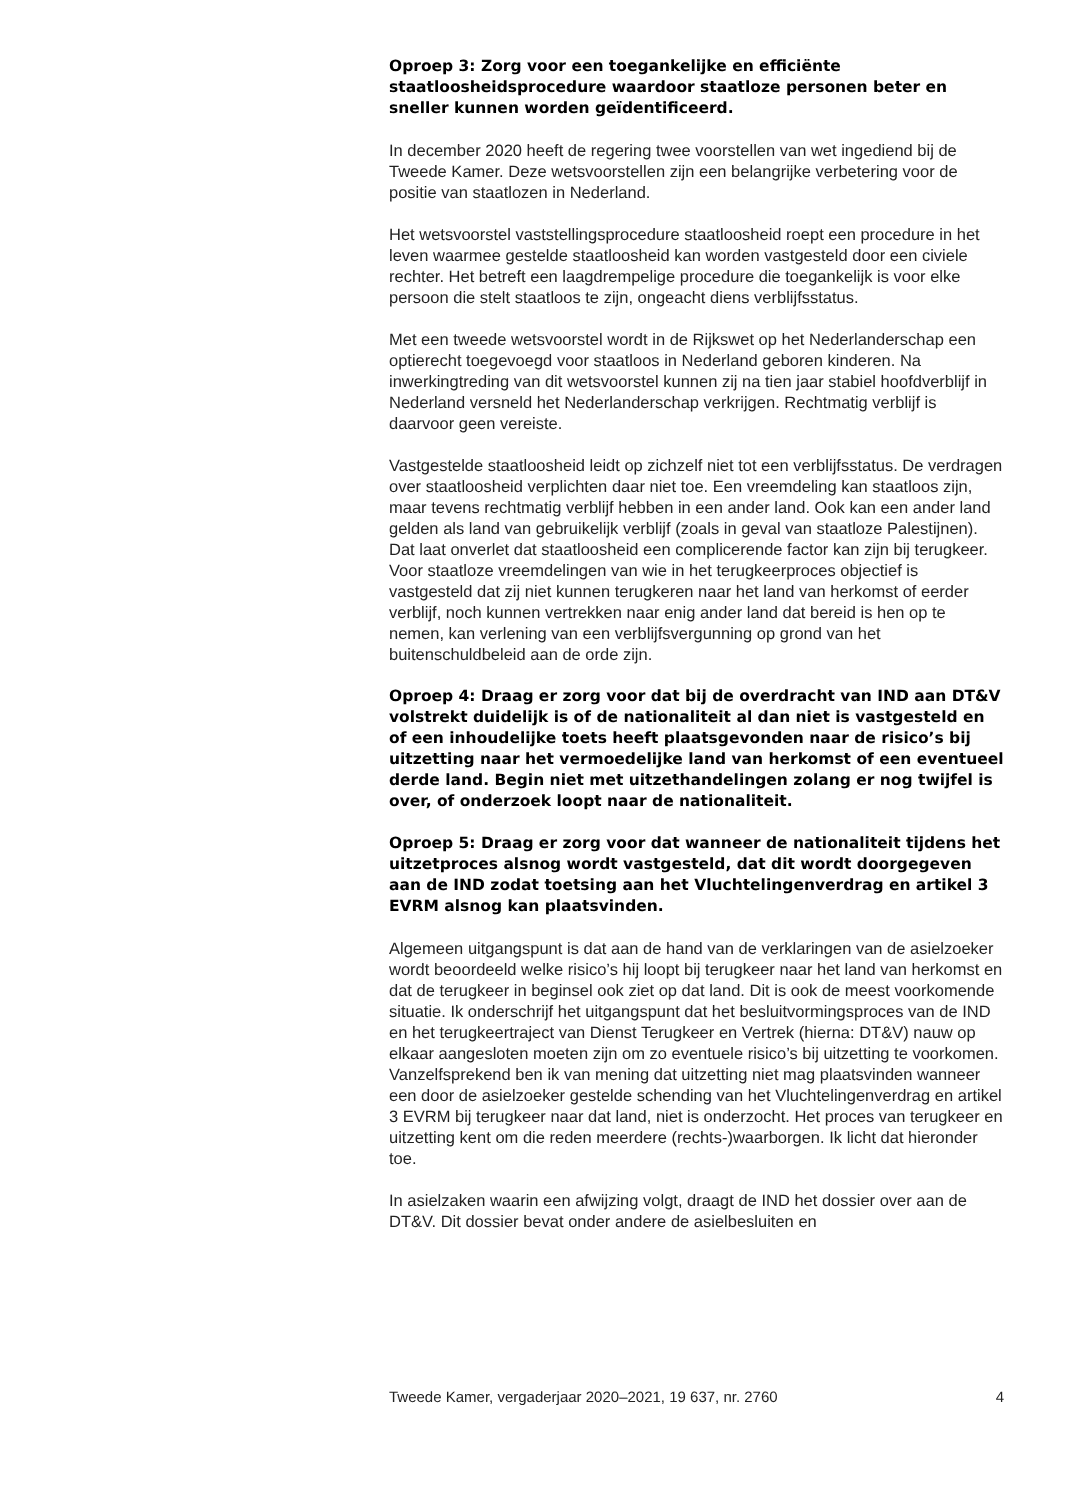Oproep 3: Zorg voor een toegankelijke en efficiënte staatloosheidsprocedure waardoor staatloze personen beter en sneller kunnen worden geïdentificeerd.
In december 2020 heeft de regering twee voorstellen van wet ingediend bij de Tweede Kamer. Deze wetsvoorstellen zijn een belangrijke verbetering voor de positie van staatlozen in Nederland.
Het wetsvoorstel vaststellingsprocedure staatloosheid roept een procedure in het leven waarmee gestelde staatloosheid kan worden vastgesteld door een civiele rechter. Het betreft een laagdrempelige procedure die toegankelijk is voor elke persoon die stelt staatloos te zijn, ongeacht diens verblijfsstatus.
Met een tweede wetsvoorstel wordt in de Rijkswet op het Nederlanderschap een optierecht toegevoegd voor staatloos in Nederland geboren kinderen. Na inwerkingtreding van dit wetsvoorstel kunnen zij na tien jaar stabiel hoofdverblijf in Nederland versneld het Nederlanderschap verkrijgen. Rechtmatig verblijf is daarvoor geen vereiste.
Vastgestelde staatloosheid leidt op zichzelf niet tot een verblijfsstatus. De verdragen over staatloosheid verplichten daar niet toe. Een vreemdeling kan staatloos zijn, maar tevens rechtmatig verblijf hebben in een ander land. Ook kan een ander land gelden als land van gebruikelijk verblijf (zoals in geval van staatloze Palestijnen). Dat laat onverlet dat staatloosheid een complicerende factor kan zijn bij terugkeer. Voor staatloze vreemdelingen van wie in het terugkeerproces objectief is vastgesteld dat zij niet kunnen terugkeren naar het land van herkomst of eerder verblijf, noch kunnen vertrekken naar enig ander land dat bereid is hen op te nemen, kan verlening van een verblijfsvergunning op grond van het buitenschuldbeleid aan de orde zijn.
Oproep 4: Draag er zorg voor dat bij de overdracht van IND aan DT&V volstrekt duidelijk is of de nationaliteit al dan niet is vastgesteld en of een inhoudelijke toets heeft plaatsgevonden naar de risico’s bij uitzetting naar het vermoedelijke land van herkomst of een eventueel derde land. Begin niet met uitzethandelingen zolang er nog twijfel is over, of onderzoek loopt naar de nationaliteit.
Oproep 5: Draag er zorg voor dat wanneer de nationaliteit tijdens het uitzetproces alsnog wordt vastgesteld, dat dit wordt doorgegeven aan de IND zodat toetsing aan het Vluchtelingenverdrag en artikel 3 EVRM alsnog kan plaatsvinden.
Algemeen uitgangspunt is dat aan de hand van de verklaringen van de asielzoeker wordt beoordeeld welke risico’s hij loopt bij terugkeer naar het land van herkomst en dat de terugkeer in beginsel ook ziet op dat land. Dit is ook de meest voorkomende situatie. Ik onderschrijf het uitgangspunt dat het besluitvormingsproces van de IND en het terugkeertraject van Dienst Terugkeer en Vertrek (hierna: DT&V) nauw op elkaar aangesloten moeten zijn om zo eventuele risico’s bij uitzetting te voorkomen. Vanzelfsprekend ben ik van mening dat uitzetting niet mag plaatsvinden wanneer een door de asielzoeker gestelde schending van het Vluchtelingenverdrag en artikel 3 EVRM bij terugkeer naar dat land, niet is onderzocht. Het proces van terugkeer en uitzetting kent om die reden meerdere (rechts-)waarborgen. Ik licht dat hieronder toe.
In asielzaken waarin een afwijzing volgt, draagt de IND het dossier over aan de DT&V. Dit dossier bevat onder andere de asielbesluiten en
Tweede Kamer, vergaderjaar 2020–2021, 19 637, nr. 2760 4